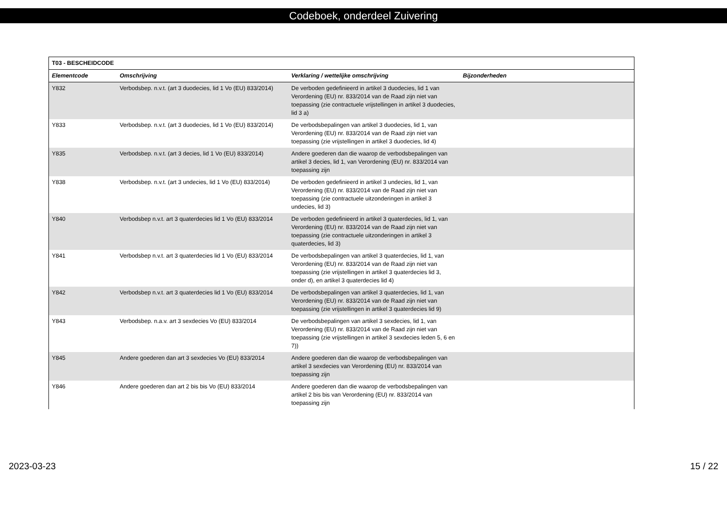Codeboek, onderdeel Zuivering
| T03 - BESCHEIDCODE | | | |
| --- | --- | --- | --- |
| Elementcode | Omschrijving | Verklaring / wettelijke omschrijving | Bijzonderheden |
| Y832 | Verbodsbep. n.v.t. (art 3 duodecies, lid 1 Vo (EU) 833/2014) | De verboden gedefinieerd in artikel 3 duodecies, lid 1 van Verordening (EU) nr. 833/2014 van de Raad zijn niet van toepassing (zie contractuele vrijstellingen in artikel 3 duodecies, lid 3 a) | |
| Y833 | Verbodsbep. n.v.t. (art 3 duodecies, lid 1 Vo (EU) 833/2014) | De verbodsbepalingen van artikel 3 duodecies, lid 1, van Verordening (EU) nr. 833/2014 van de Raad zijn niet van toepassing (zie vrijstellingen in artikel 3 duodecies, lid 4) | |
| Y835 | Verbodsbep. n.v.t. (art 3 decies, lid 1 Vo (EU) 833/2014) | Andere goederen dan die waarop de verbodsbepalingen van artikel 3 decies, lid 1, van Verordening (EU) nr. 833/2014 van toepassing zijn | |
| Y838 | Verbodsbep. n.v.t. (art 3 undecies, lid 1 Vo (EU) 833/2014) | De verboden gedefinieerd in artikel 3 undecies, lid 1, van Verordening (EU) nr. 833/2014 van de Raad zijn niet van toepassing (zie contractuele uitzonderingen in artikel 3 undecies, lid 3) | |
| Y840 | Verbodsbep n.v.t. art 3 quaterdecies lid 1 Vo (EU) 833/2014 | De verboden gedefinieerd in artikel 3 quaterdecies, lid 1, van Verordening (EU) nr. 833/2014 van de Raad zijn niet van toepassing (zie contractuele uitzonderingen in artikel 3 quaterdecies, lid 3) | |
| Y841 | Verbodsbep n.v.t. art 3 quaterdecies lid 1 Vo (EU) 833/2014 | De verbodsbepalingen van artikel 3 quaterdecies, lid 1, van Verordening (EU) nr. 833/2014 van de Raad zijn niet van toepassing (zie vrijstellingen in artikel 3 quaterdecies lid 3, onder d), en artikel 3 quaterdecies lid 4) | |
| Y842 | Verbodsbep n.v.t. art 3 quaterdecies lid 1 Vo (EU) 833/2014 | De verbodsbepalingen van artikel 3 quaterdecies, lid 1, van Verordening (EU) nr. 833/2014 van de Raad zijn niet van toepassing (zie vrijstellingen in artikel 3 quaterdecies lid 9) | |
| Y843 | Verbodsbep. n.a.v. art 3 sexdecies Vo (EU) 833/2014 | De verbodsbepalingen van artikel 3 sexdecies, lid 1, van Verordening (EU) nr. 833/2014 van de Raad zijn niet van toepassing (zie vrijstellingen in artikel 3 sexdecies leden 5, 6 en 7)) | |
| Y845 | Andere goederen dan art 3 sexdecies Vo (EU) 833/2014 | Andere goederen dan die waarop de verbodsbepalingen van artikel 3 sexdecies van Verordening (EU) nr. 833/2014 van toepassing zijn | |
| Y846 | Andere goederen dan art 2 bis bis Vo (EU) 833/2014 | Andere goederen dan die waarop de verbodsbepalingen van artikel 2 bis bis van Verordening (EU) nr. 833/2014 van toepassing zijn | |
2023-03-23 15 / 22